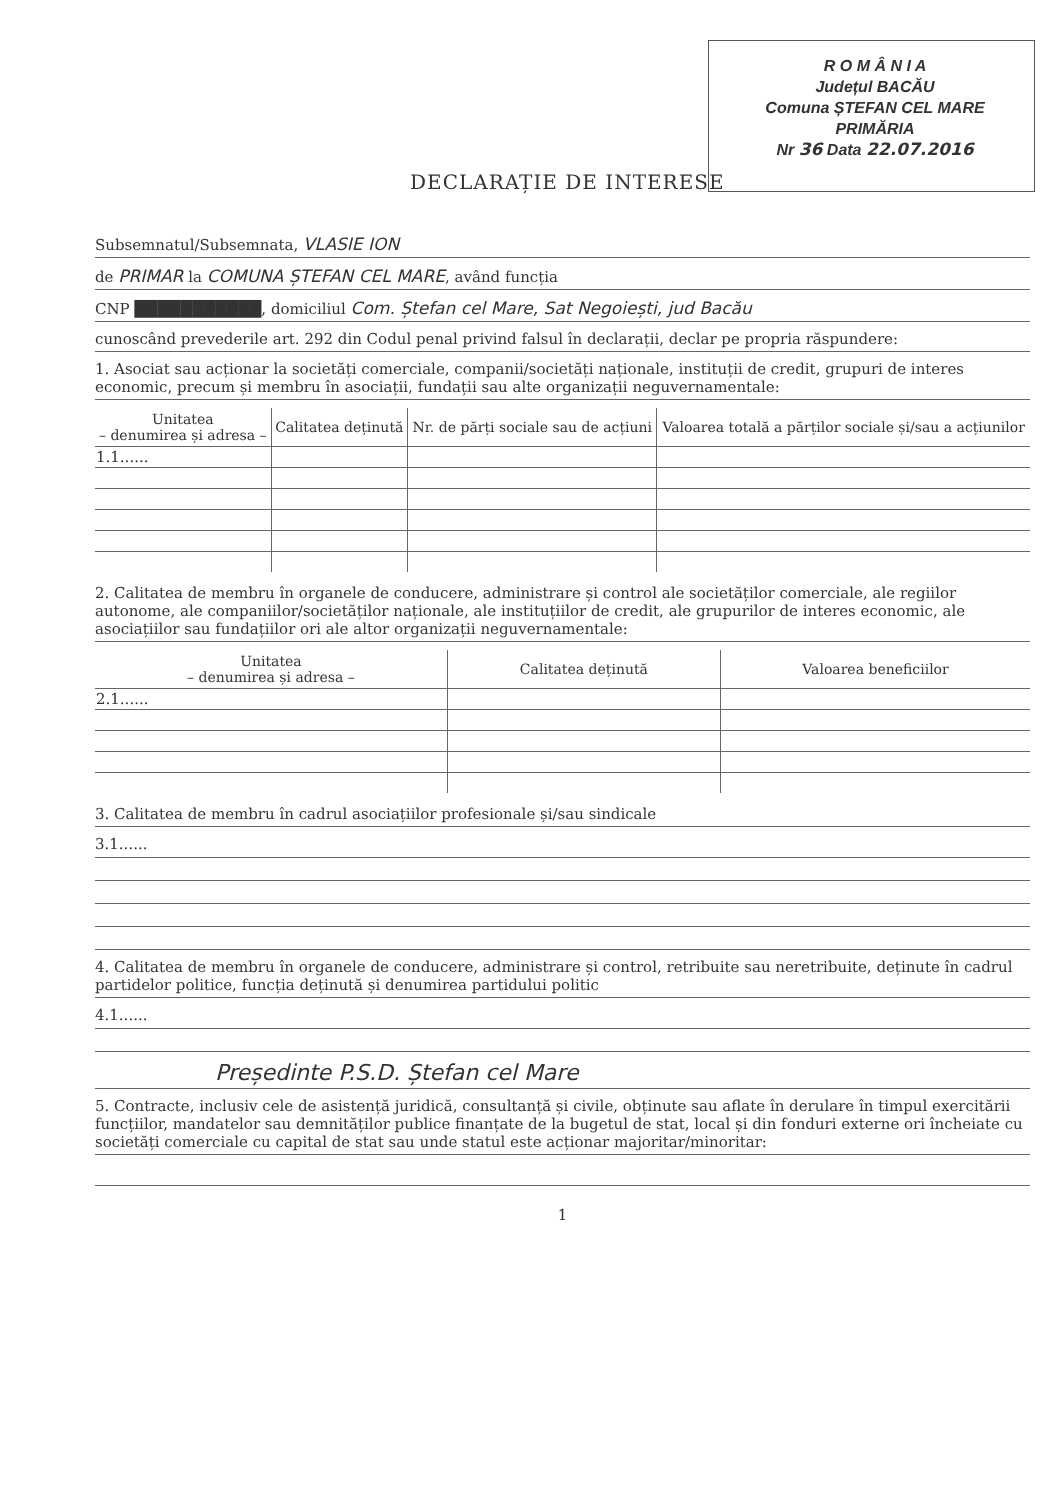R O M Â N I A
Județul BACĂU
Comuna ȘTEFAN CEL MARE
PRIMĂRIA
Nr 36 Data 22.07.2016
DECLARAȚIE DE INTERESE
Subsemnatul/Subsemnata, VLASIE ION
de PRIMAR la COMUNA ȘTEFAN CEL MARE, având funcția
CNP ███████████, domiciliul Com. Ștefan cel Mare, Sat Negoiești, jud Bacău
cunoscând prevederile art. 292 din Codul penal privind falsul în declarații, declar pe propria răspundere:
1. Asociat sau acționar la societăți comerciale, companii/societăți naționale, instituții de credit, grupuri de interes economic, precum și membru în asociații, fundații sau alte organizații neguvernamentale:
| Unitatea – denumirea și adresa – | Calitatea deținută | Nr. de părți sociale sau de acțiuni | Valoarea totală a părților sociale și/sau a acțiunilor |
| --- | --- | --- | --- |
| 1.1...... | | | |
2. Calitatea de membru în organele de conducere, administrare și control ale societăților comerciale, ale regiilor autonome, ale companiilor/societăților naționale, ale instituțiilor de credit, ale grupurilor de interes economic, ale asociațiilor sau fundațiilor ori ale altor organizații neguvernamentale:
| Unitatea – denumirea și adresa – | Calitatea deținută | Valoarea beneficiilor |
| --- | --- | --- |
| 2.1...... | | |
3. Calitatea de membru în cadrul asociațiilor profesionale și/sau sindicale
3.1......
4. Calitatea de membru în organele de conducere, administrare și control, retribuite sau neretribuite, deținute în cadrul partidelor politice, funcția deținută și denumirea partidului politic
4.1......
Președinte P.S.D. Ștefan cel Mare
5. Contracte, inclusiv cele de asistență juridică, consultanță și civile, obținute sau aflate în derulare în timpul exercitării funcțiilor, mandatelor sau demnităților publice finanțate de la bugetul de stat, local și din fonduri externe ori încheiate cu societăți comerciale cu capital de stat sau unde statul este acționar majoritar/minoritar:
1